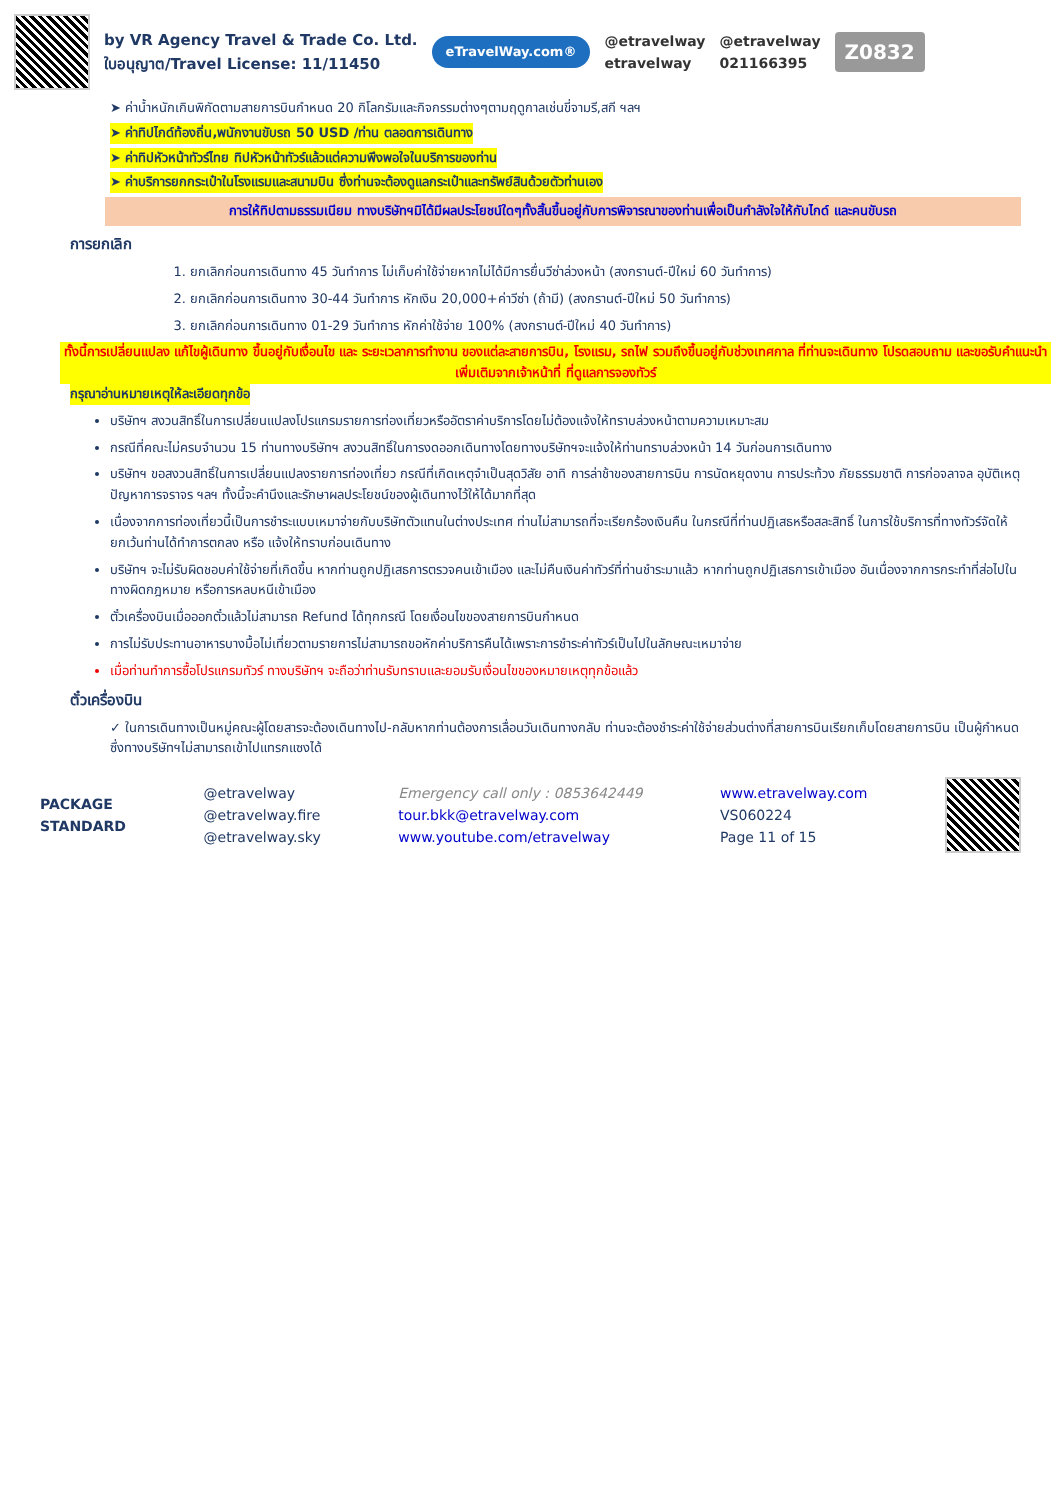by VR Agency Travel & Trade Co. Ltd.
ใบอนุญาต/Travel License: 11/11450
eTravelWay.com®
@etravelway
etravelway
@etravelway
021166395
Z0832
➤ ค่าน้ำหนักเกินพิกัดตามสายการบินกำหนด 20 กิโลกรัมและกิจกรรมต่างๆตามฤดูกาลเช่นขี่จามรี,สกี ฯลฯ
➤ ค่าทิปไกด์ท้องถิ่น,พนักงานขับรถ 50 USD /ท่าน ตลอดการเดินทาง
➤ ค่าทิปหัวหน้าทัวร์ไทย ทิปหัวหน้าทัวร์แล้วแต่ความพึงพอใจในบริการของท่าน
➤ ค่าบริการยกกระเป๋าในโรงแรมและสนามบิน ซึ่งท่านจะต้องดูแลกระเป๋าและทรัพย์สินด้วยตัวท่านเอง
การให้ทิปตามธรรมเนียม ทางบริษัทฯมิได้มีผลประโยชน์ใดๆทั้งสิ้นขึ้นอยู่กับการพิจารณาของท่านเพื่อเป็นกำลังใจให้กับไกด์ และคนขับรถ
การยกเลิก
1. ยกเลิกก่อนการเดินทาง 45 วันทำการ ไม่เก็บค่าใช้จ่ายหากไม่ได้มีการยื่นวีซ่าล่วงหน้า (สงกรานต์-ปีใหม่ 60 วันทำการ)
2. ยกเลิกก่อนการเดินทาง 30-44 วันทำการ หักเงิน 20,000+ค่าวีซ่า (ถ้ามี) (สงกรานต์-ปีใหม่ 50 วันทำการ)
3. ยกเลิกก่อนการเดินทาง 01-29 วันทำการ หักค่าใช้จ่าย 100% (สงกรานต์-ปีใหม่ 40 วันทำการ)
ทั้งนี้การเปลี่ยนแปลง แก้ไขผู้เดินทาง ขึ้นอยู่กับเงื่อนไข และ ระยะเวลาการทำงาน ของแต่ละสายการบิน, โรงแรม, รถไฟ รวมถึงขึ้นอยู่กับช่วงเทศกาล ที่ท่านจะเดินทาง โปรดสอบถาม และขอรับคำแนะนำเพิ่มเติมจากเจ้าหน้าที่ ที่ดูแลการจองทัวร์
กรุณาอ่านหมายเหตุให้ละเอียดทุกข้อ
บริษัทฯ สงวนสิทธิ์ในการเปลี่ยนแปลงโปรแกรมรายการท่องเที่ยวหรืออัตราค่าบริการโดยไม่ต้องแจ้งให้ทราบล่วงหน้าตามความเหมาะสม
กรณีที่คณะไม่ครบจำนวน 15 ท่านทางบริษัทฯ สงวนสิทธิ์ในการงดออกเดินทางโดยทางบริษัทฯจะแจ้งให้ท่านทราบล่วงหน้า 14 วันก่อนการเดินทาง
บริษัทฯ ขอสงวนสิทธิ์ในการเปลี่ยนแปลงรายการท่องเที่ยว กรณีที่เกิดเหตุจำเป็นสุดวิสัย อาทิ การล่าช้าของสายการบิน การนัดหยุดงาน การประท้วง ภัยธรรมชาติ การก่อจลาจล อุบัติเหตุ ปัญหาการจราจร ฯลฯ ทั้งนี้จะคำนึงและรักษาผลประโยชน์ของผู้เดินทางไว้ให้ได้มากที่สุด
เนื่องจากการท่องเที่ยวนี้เป็นการชำระแบบเหมาจ่ายกับบริษัทตัวแทนในต่างประเทศ ท่านไม่สามารถที่จะเรียกร้องเงินคืน ในกรณีที่ท่านปฏิเสธหรือสละสิทธิ์ ในการใช้บริการที่ทางทัวร์จัดให้ ยกเว้นท่านได้ทำการตกลง หรือ แจ้งให้ทราบก่อนเดินทาง
บริษัทฯ จะไม่รับผิดชอบค่าใช้จ่ายที่เกิดขึ้น หากท่านถูกปฏิเสธการตรวจคนเข้าเมือง และไม่คืนเงินค่าทัวร์ที่ท่านชำระมาแล้ว หากท่านถูกปฏิเสธการเข้าเมือง อันเนื่องจากการกระทำที่ส่อไปในทางผิดกฎหมาย หรือการหลบหนีเข้าเมือง
ตั๋วเครื่องบินเมื่อออกตั๋วแล้วไม่สามารถ Refund ได้ทุกกรณี โดยเงื่อนไขของสายการบินกำหนด
การไม่รับประทานอาหารบางมื้อไม่เที่ยวตามรายการไม่สามารถขอหักค่าบริการคืนได้เพราะการชำระค่าทัวร์เป็นไปในลักษณะเหมาจ่าย
เมื่อท่านทำการซื้อโปรแกรมทัวร์ ทางบริษัทฯ จะถือว่าท่านรับทราบและยอมรับเงื่อนไขของหมายเหตุทุกข้อแล้ว
ตั๋วเครื่องบิน
✓ ในการเดินทางเป็นหมู่คณะผู้โดยสารจะต้องเดินทางไป-กลับหากท่านต้องการเลื่อนวันเดินทางกลับ ท่านจะต้องชำระค่าใช้จ่ายส่วนต่างที่สายการบินเรียกเก็บโดยสายการบิน เป็นผู้กำหนดซึ่งทางบริษัทฯไม่สามารถเข้าไปแทรกแซงได้
PACKAGE
STANDARD
@etravelway
@etravelway.fire
@etravelway.sky
Emergency call only : 0853642449
tour.bkk@etravelway.com
www.youtube.com/etravelway
www.etravelway.com
VS060224
Page 11 of 15